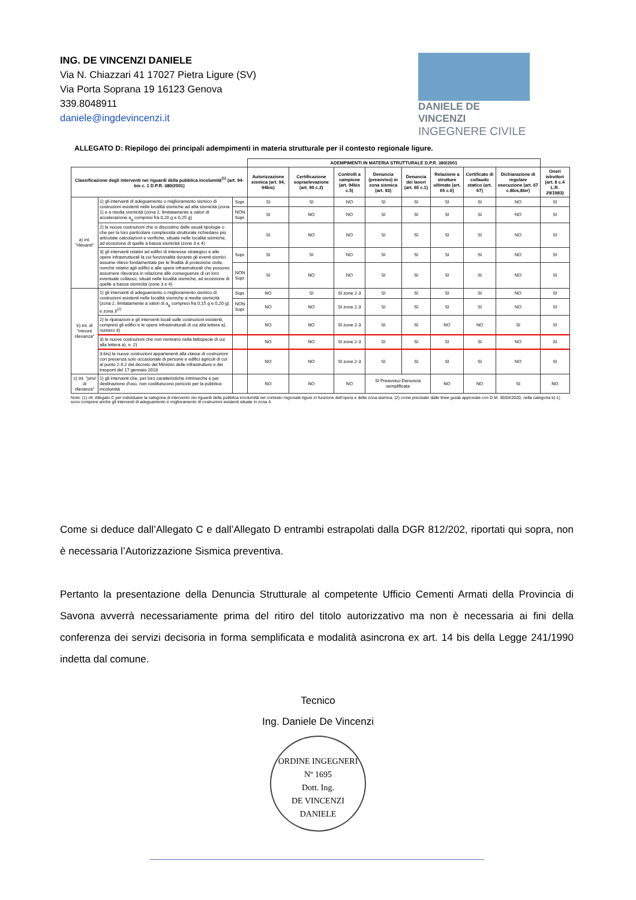ING. DE VINCENZI DANIELE
Via N. Chiazzari 41 17027 Pietra Ligure (SV)
Via Porta Soprana 19 16123 Genova
339.8048911
daniele@ingdevincenzi.it
DANIELE DE VINCENZI
INGEGNERE CIVILE
ALLEGATO D: Riepilogo dei principali adempimenti in materia strutturale per il contesto regionale ligure.
| | | | ADEMPIMENTI IN MATERIA STRUTTURALE D.P.R. 380/2001 | | | | | | | | |
| --- | --- | --- | --- | --- | --- | --- | --- | --- | --- | --- | --- |
| Classificazione degli interventi nei riguardi della pubblica incolumità<sup>(1)</sup> (art. 94-bis c. 1 D.P.R. 380/2001) | | | Autorizzazione sismica (art. 94, 94bis) | Certificazione sopraelevazione (art. 90 c.2) | Controlli a campione (art. 94bis c.5) | Denuncia (preavviso) in zona sismica (art. 93) | Denuncia dei lavori (art. 65 c.1) | Relazione a strutture ultimate (art. 65 c.6) | Certificato di collaudo statico (art. 67) | Dichiarazione di regolare esecuzione (art. 67 c.8bis,8ter) | Oneri istruttori (art. 8 c.4 L.R. 29/1983) |
| a) int. "rilevanti" | 1) gli interventi di adeguamento o miglioramento sismico di costruzioni esistenti nelle località sismiche ad alta sismicità (zona 1) e a media sismicità (zona 2, limitatamente a valori di accelerazione a<sub>g</sub> compresi fra 0,20 g e 0,25 g) | Sopr. | SI | SI | NO | SI | SI | SI | SI | NO | SI |
| | | NON Sopr. | SI | NO | NO | SI | SI | SI | SI | NO | SI |
| | 2) le nuove costruzioni che si discostino dalle usuali tipologie o che per la loro particolare complessità strutturale richiedano più articolate calcolazioni e verifiche, situate nelle località sismiche, ad eccezione di quelle a bassa sismicità (zone 3 e 4) | | SI | NO | NO | SI | SI | SI | SI | NO | SI |
| | 3) gli interventi relativi ad edifici di interesse strategico e alle opere infrastrutturali la cui funzionalità durante gli eventi sismici assume rilievo fondamentale per le finalità di protezione civile, nonché relativi agli edifici e alle opere infrastrutturali che possono assumere rilevanza in relazione alle conseguenze di un loro eventuale collasso, situati nelle località sismiche, ad eccezione di quelle a bassa sismicità (zone 3 e 4) | Sopr. | SI | SI | NO | SI | SI | SI | SI | NO | SI |
| | | NON Sopr. | SI | NO | NO | SI | SI | SI | SI | NO | SI |
| b) int. di "minore rilevanza" | 1) gli interventi di adeguamento o miglioramento sismico di costruzioni esistenti nelle località sismiche a media sismicità (zona 2, limitatamente a valori di a<sub>g</sub> compresi fra 0,15 g e 0,20 g) e zona 3<sup>(2)</sup> | Sopr. | NO | SI | SI zone 2-3 | SI | SI | SI | SI | NO | SI |
| | | NON Sopr. | NO | NO | SI zone 2-3 | SI | SI | SI | SI | NO | SI |
| | 2) le riparazioni e gli interventi locali sulle costruzioni esistenti, compresi gli edifici e le opere infrastrutturali di cui alla lettera a), numero 3) | | NO | NO | SI zone 2-3 | SI | SI | NO | NO | SI | SI |
| | 3) le nuove costruzioni che non rientrano nella fattispecie di cui alla lettera a), n. 2) | | NO | NO | SI zone 2-3 | SI | SI | SI | SI | NO | SI |
| | 3-bis) le nuove costruzioni appartenenti alla classe di costruzioni con presenza solo occasionale di persone e edifici agricoli di cui al punto 2.4.2 del decreto del Ministro delle infrastrutture e dei trasporti del 17 gennaio 2018 | | NO | NO | SI zone 2-3 | SI | SI | SI | SI | NO | SI |
| c) int. "privi di rilevanza" | 1) gli interventi che, per loro caratteristiche intrinseche e per destinazione d'uso, non costituiscono pericolo per la pubblica incolumità | | NO | NO | NO | SI Preavviso-Denuncia semplificata | | NO | NO | SI | NO |
Note: (1) cfr. Allegato C per individuare la categoria di intervento nei riguardi della pubblica incolumità nel contesto regionale ligure in funzione dell'opera e della zona sismica. (2) come precisato dalle linee guida approvate con D.M. 30/04/2020, nella categoria b) 1) sono compresi anche gli interventi di adeguamento e miglioramento di costruzioni esistenti situate in zona 4.
Come si deduce dall’Allegato C e dall’Allegato D entrambi estrapolati dalla DGR 812/202, riportati qui sopra, non è necessaria l’Autorizzazione Sismica preventiva.
Pertanto la presentazione della Denuncia Strutturale al competente Ufficio Cementi Armati della Provincia di Savona avverrà necessariamente prima del ritiro del titolo autorizzativo ma non è necessaria ai fini della conferenza dei servizi decisoria in forma semplificata e modalità asincrona ex art. 14 bis della Legge 241/1990 indetta dal comune.
Tecnico
Ing. Daniele De Vincenzi
ORDINE INGEGNERI
Nº 1695
Dott. Ing.
DE VINCENZI
DANIELE